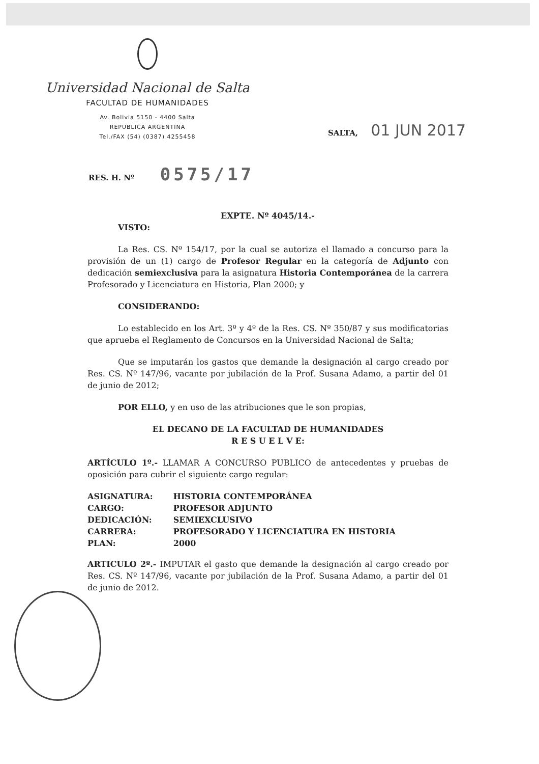Universidad Nacional de Salta
FACULTAD DE HUMANIDADES
Av. Bolivia 5150 - 4400 Salta
REPUBLICA ARGENTINA
Tel./FAX (54) (0387) 4255458
SALTA, 01 JUN 2017
RES. H. Nº 0575/17
EXPTE. Nº 4045/14.-
VISTO:
La Res. CS. Nº 154/17, por la cual se autoriza el llamado a concurso para la provisión de un (1) cargo de Profesor Regular en la categoría de Adjunto con dedicación semiexclusiva para la asignatura Historia Contemporánea de la carrera Profesorado y Licenciatura en Historia, Plan 2000; y
CONSIDERANDO:
Lo establecido en los Art. 3º y 4º de la Res. CS. Nº 350/87 y sus modificatorias que aprueba el Reglamento de Concursos en la Universidad Nacional de Salta;
Que se imputarán los gastos que demande la designación al cargo creado por Res. CS. Nº 147/96, vacante por jubilación de la Prof. Susana Adamo, a partir del 01 de junio de 2012;
POR ELLO, y en uso de las atribuciones que le son propias,
EL DECANO DE LA FACULTAD DE HUMANIDADES
R E S U E L V E:
ARTÍCULO 1º.- LLAMAR A CONCURSO PUBLICO de antecedentes y pruebas de oposición para cubrir el siguiente cargo regular:
| ASIGNATURA: | HISTORIA CONTEMPORÁNEA |
| CARGO: | PROFESOR ADJUNTO |
| DEDICACIÓN: | SEMIEXCLUSIVO |
| CARRERA: | PROFESORADO Y LICENCIATURA EN HISTORIA |
| PLAN: | 2000 |
ARTICULO 2º.- IMPUTAR el gasto que demande la designación al cargo creado por Res. CS. Nº 147/96, vacante por jubilación de la Prof. Susana Adamo, a partir del 01 de junio de 2012.